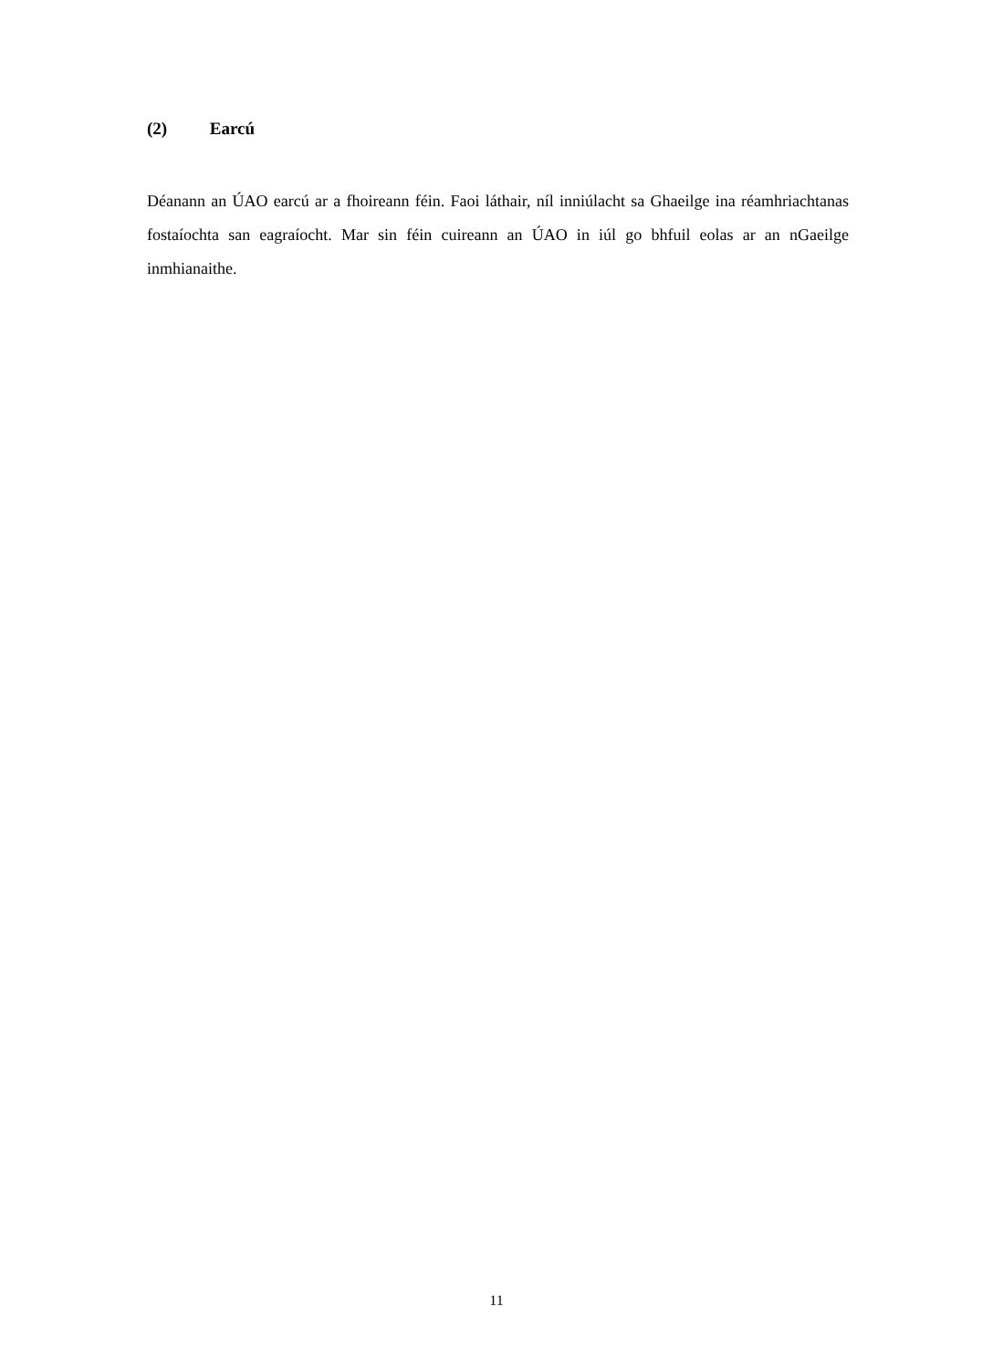(2) Earcú
Déanann an ÚAO earcú ar a fhoireann féin. Faoi láthair, níl inniúlacht sa Ghaeilge ina réamhriachtanas fostaíochta san eagraíocht. Mar sin féin cuireann an ÚAO in iúl go bhfuil eolas ar an nGaeilge inmhianaithe.
11